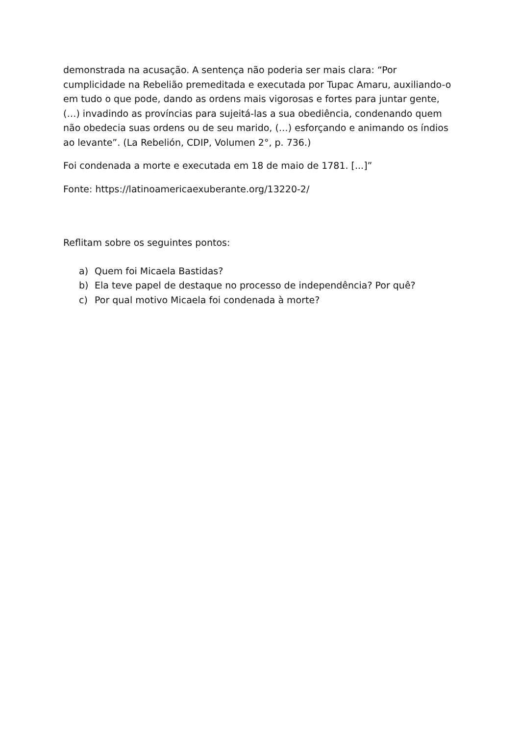demonstrada na acusação. A sentença não poderia ser mais clara: “Por cumplicidade na Rebelião premeditada e executada por Tupac Amaru, auxiliando-o em tudo o que pode, dando as ordens mais vigorosas e fortes para juntar gente, (…) invadindo as províncias para sujeitá-las a sua obediência, condenando quem não obedecia suas ordens ou de seu marido, (…) esforçando e animando os índios ao levante”. (La Rebelión, CDIP, Volumen 2°, p. 736.)
Foi condenada a morte e executada em 18 de maio de 1781. [...]”
Fonte: https://latinoamericaexuberante.org/13220-2/
Reflitam sobre os seguintes pontos:
a) Quem foi Micaela Bastidas?
b) Ela teve papel de destaque no processo de independência? Por quê?
c) Por qual motivo Micaela foi condenada à morte?